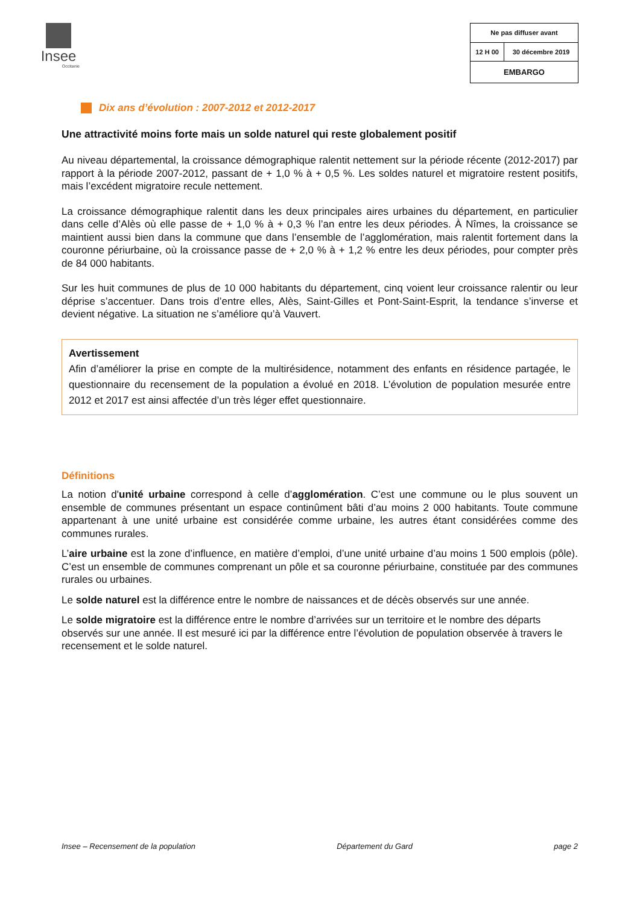Insee
Occitanie
| Ne pas diffuser avant | |
| 12 H 00 | 30 décembre 2019 |
| EMBARGO | |
Dix ans d’évolution : 2007-2012 et 2012-2017
Une attractivité moins forte mais un solde naturel qui reste globalement positif
Au niveau départemental, la croissance démographique ralentit nettement sur la période récente (2012-2017) par rapport à la période 2007-2012, passant de + 1,0 % à + 0,5 %. Les soldes naturel et migratoire restent positifs, mais l’excédent migratoire recule nettement.
La croissance démographique ralentit dans les deux principales aires urbaines du département, en particulier dans celle d’Alès où elle passe de + 1,0 % à + 0,3 % l’an entre les deux périodes. À Nîmes, la croissance se maintient aussi bien dans la commune que dans l’ensemble de l’agglomération, mais ralentit fortement dans la couronne périurbaine, où la croissance passe de + 2,0 % à + 1,2 % entre les deux périodes, pour compter près de 84 000 habitants.
Sur les huit communes de plus de 10 000 habitants du département, cinq voient leur croissance ralentir ou leur déprise s’accentuer. Dans trois d’entre elles, Alès, Saint-Gilles et Pont-Saint-Esprit, la tendance s’inverse et devient négative. La situation ne s’améliore qu’à Vauvert.
Avertissement
Afin d’améliorer la prise en compte de la multirésidence, notamment des enfants en résidence partagée, le questionnaire du recensement de la population a évolué en 2018. L’évolution de population mesurée entre 2012 et 2017 est ainsi affectée d’un très léger effet questionnaire.
Définitions
La notion d'unité urbaine correspond à celle d’agglomération. C’est une commune ou le plus souvent un ensemble de communes présentant un espace continûment bâti d’au moins 2 000 habitants. Toute commune appartenant à une unité urbaine est considérée comme urbaine, les autres étant considérées comme des communes rurales.
L’aire urbaine est la zone d’influence, en matière d’emploi, d’une unité urbaine d’au moins 1 500 emplois (pôle). C’est un ensemble de communes comprenant un pôle et sa couronne périurbaine, constituée par des communes rurales ou urbaines.
Le solde naturel est la différence entre le nombre de naissances et de décès observés sur une année.
Le solde migratoire est la différence entre le nombre d’arrivées sur un territoire et le nombre des départs observés sur une année. Il est mesuré ici par la différence entre l’évolution de population observée à travers le recensement et le solde naturel.
Insee – Recensement de la population Département du Gard page 2